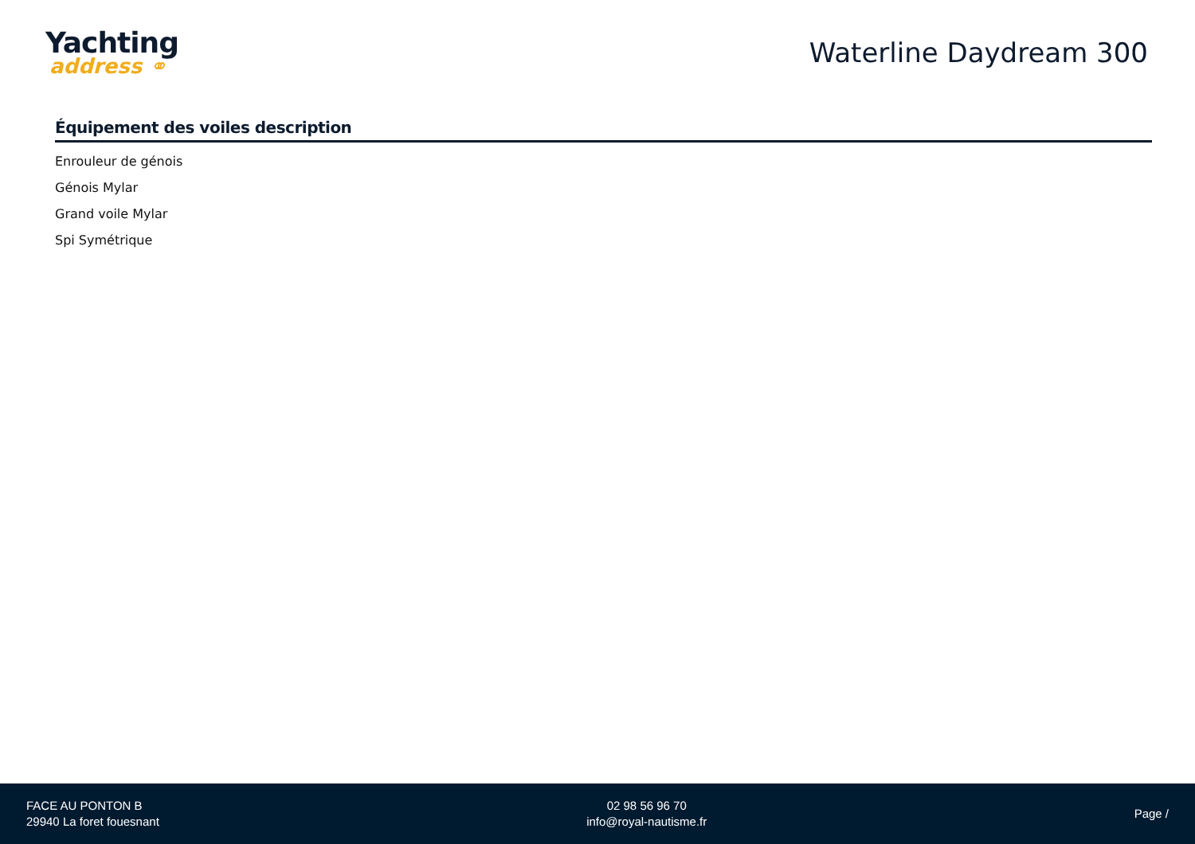Yachting
address ⚭
Waterline Daydream 300
Équipement des voiles description
Enrouleur de génois
Génois Mylar
Grand voile Mylar
Spi Symétrique
FACE AU PONTON B
29940 La foret fouesnant
02 98 56 96 70
info@royal-nautisme.fr
Page /